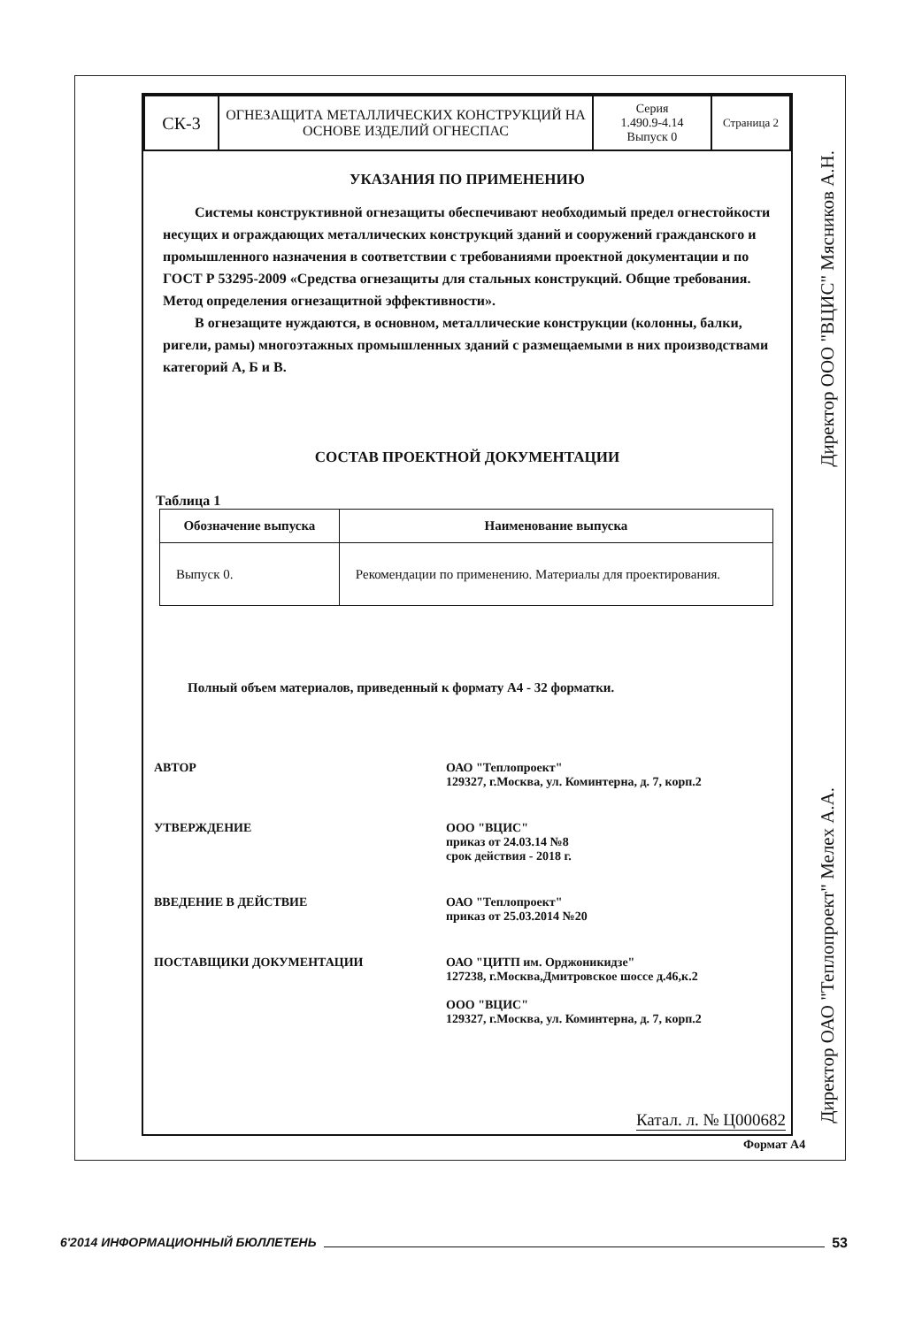| СК-3 | ОГНЕЗАЩИТА МЕТАЛЛИЧЕСКИХ КОНСТРУКЦИЙ НА ОСНОВЕ ИЗДЕЛИЙ ОГНЕСПАС | Серия 1.490.9-4.14 Выпуск 0 | Страница 2 |
УКАЗАНИЯ ПО ПРИМЕНЕНИЮ
Системы конструктивной огнезащиты обеспечивают необходимый предел огнестойкости несущих и ограждающих металлических конструкций зданий и сооружений гражданского и промышленного назначения в соответствии с требованиями проектной документации и по ГОСТ Р 53295-2009 «Средства огнезащиты для стальных конструкций. Общие требования. Метод определения огнезащитной эффективности».
В огнезащите нуждаются, в основном, металлические конструкции (колонны, балки, ригели, рамы) многоэтажных промышленных зданий с размещаемыми в них производствами категорий А, Б и В.
СОСТАВ ПРОЕКТНОЙ ДОКУМЕНТАЦИИ
Таблица 1
| Обозначение выпуска | Наименование выпуска |
| --- | --- |
| Выпуск 0. | Рекомендации по применению. Материалы для проектирования. |
Полный объем материалов, приведенный к формату А4 - 32 форматки.
АВТОР ОАО "Теплопроект"
129327, г.Москва, ул. Коминтерна, д. 7, корп.2
УТВЕРЖДЕНИЕ ООО "ВЦИС"
приказ от 24.03.14 №8
срок действия - 2018 г.
ВВЕДЕНИЕ В ДЕЙСТВИЕ ОАО "Теплопроект"
приказ от 25.03.2014 №20
ПОСТАВЩИКИ ДОКУМЕНТАЦИИ ОАО "ЦИТП им. Орджоникидзе"
127238, г.Москва,Дмитровское шоссе д.46,к.2
ООО "ВЦИС"
129327, г.Москва, ул. Коминтерна, д. 7, корп.2
Катал. л. № Ц000682
Формат А4
Директор ООО "ВЦИС" Мясников А.Н.
Директор ОАО "Теплопроект" Мелех А.А.
6'2014 ИНФОРМАЦИОННЫЙ БЮЛЛЕТЕНЬ 53